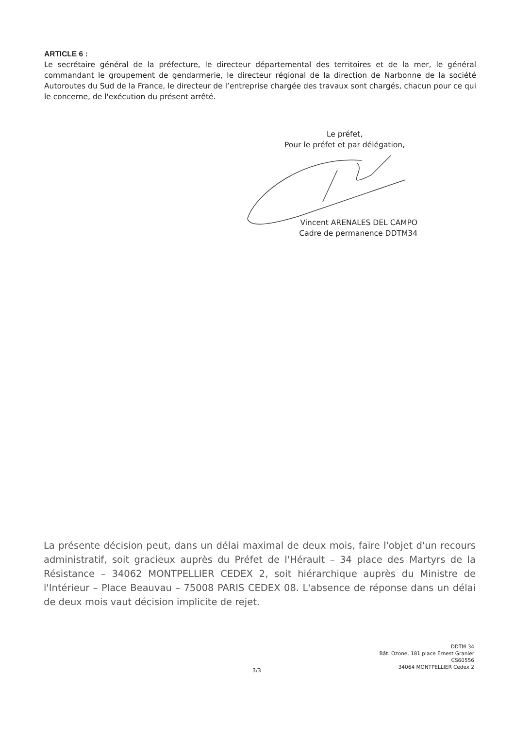ARTICLE 6 :
Le secrétaire général de la préfecture, le directeur départemental des territoires et de la mer, le général commandant le groupement de gendarmerie, le directeur régional de la direction de Narbonne de la société Autoroutes du Sud de la France, le directeur de l’entreprise chargée des travaux sont chargés, chacun pour ce qui le concerne, de l'exécution du présent arrêté.
Le préfet,
Pour le préfet et par délégation,
Vincent ARENALES DEL CAMPO
Cadre de permanence DDTM34
La présente décision peut, dans un délai maximal de deux mois, faire l'objet d'un recours administratif, soit gracieux auprès du Préfet de l'Hérault – 34 place des Martyrs de la Résistance – 34062 MONTPELLIER CEDEX 2, soit hiérarchique auprès du Ministre de l'Intérieur – Place Beauvau – 75008 PARIS CEDEX 08. L'absence de réponse dans un délai de deux mois vaut décision implicite de rejet.
DDTM 34
Bât. Ozone, 181 place Ernest Granier
CS60556
34064 MONTPELLIER Cedex 2
3/3